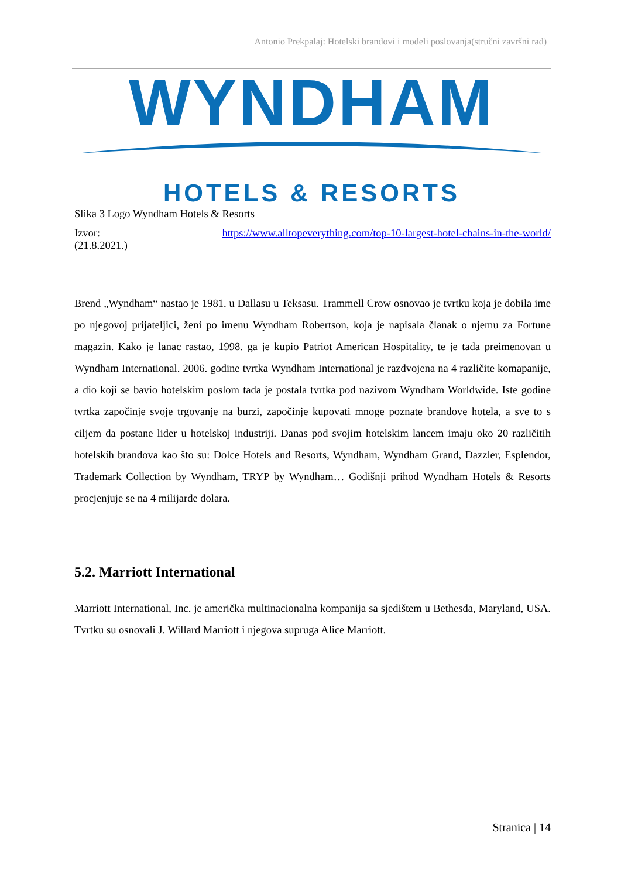Antonio Prekpalaj: Hotelski brandovi i modeli poslovanja(stručni završni rad)
WYNDHAM
HOTELS & RESORTS
Slika 3 Logo Wyndham Hotels & Resorts
Izvor: https://www.alltopeverything.com/top-10-largest-hotel-chains-in-the-world/
(21.8.2021.)
Brend „Wyndham“ nastao je 1981. u Dallasu u Teksasu. Trammell Crow osnovao je tvrtku koja je dobila ime po njegovoj prijateljici, ženi po imenu Wyndham Robertson, koja je napisala članak o njemu za Fortune magazin. Kako je lanac rastao, 1998. ga je kupio Patriot American Hospitality, te je tada preimenovan u Wyndham International. 2006. godine tvrtka Wyndham International je razdvojena na 4 različite komapanije, a dio koji se bavio hotelskim poslom tada je postala tvrtka pod nazivom Wyndham Worldwide. Iste godine tvrtka započinje svoje trgovanje na burzi, započinje kupovati mnoge poznate brandove hotela, a sve to s ciljem da postane lider u hotelskoj industriji. Danas pod svojim hotelskim lancem imaju oko 20 različitih hotelskih brandova kao što su: Dolce Hotels and Resorts, Wyndham, Wyndham Grand, Dazzler, Esplendor, Trademark Collection by Wyndham, TRYP by Wyndham… Godišnji prihod Wyndham Hotels & Resorts procjenjuje se na 4 milijarde dolara.
5.2. Marriott International
Marriott International, Inc. je američka multinacionalna kompanija sa sjedištem u Bethesda, Maryland, USA. Tvrtku su osnovali J. Willard Marriott i njegova supruga Alice Marriott.
Stranica | 14